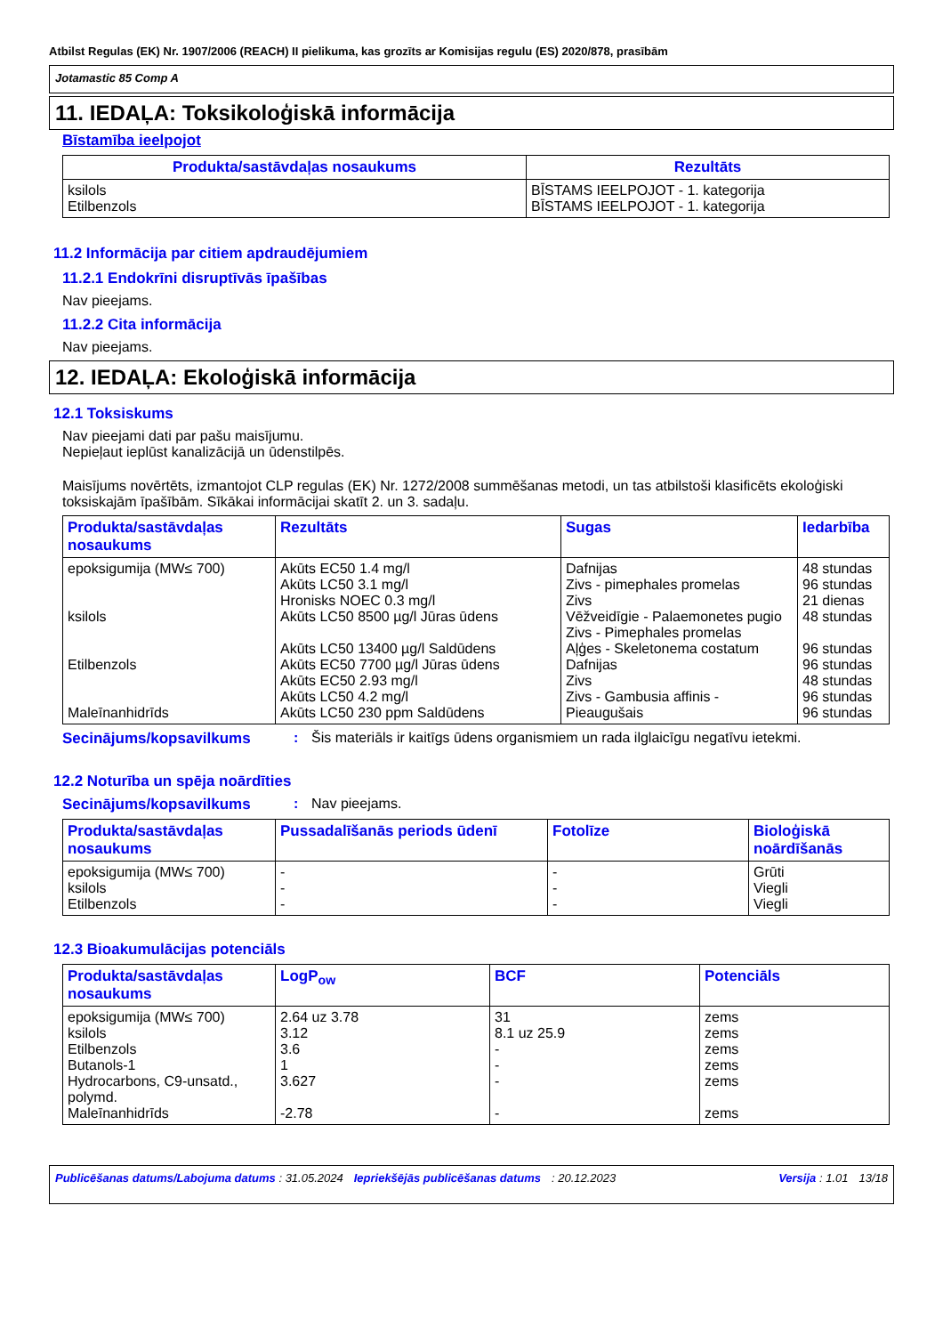Atbilst Regulas (EK) Nr. 1907/2006 (REACH) II pielikuma, kas grozīts ar Komisijas regulu (ES) 2020/878, prasībām
Jotamastic 85 Comp A
11. IEDAĻA: Toksikoloģiskā informācija
Bīstamība ieelpojot
| Produkta/sastāvdaļas nosaukums | Rezultāts |
| --- | --- |
| ksilols Etilbenzols | BĪSTAMS IEELPOJOT - 1. kategorija BĪSTAMS IEELPOJOT - 1. kategorija |
11.2 Informācija par citiem apdraudējumiem
11.2.1 Endokrīni disruptīvās īpašības
Nav pieejams.
11.2.2 Cita informācija
Nav pieejams.
12. IEDAĻA: Ekoloģiskā informācija
12.1 Toksiskums
Nav pieejami dati par pašu maisījumu.
Nepieļaut ieplūst kanalizācijā un ūdenstilpēs.
Maisījums novērtēts, izmantojot CLP regulas (EK) Nr. 1272/2008 summēšanas metodi, un tas atbilstoši klasificēts ekoloģiski toksiskajām īpašībām. Sīkākai informācijai skatīt 2. un 3. sadaļu.
| Produkta/sastāvdaļas nosaukums | Rezultāts | Sugas | Iedarbība |
| --- | --- | --- | --- |
| epoksigumija (MW≤ 700) ksilols Etilbenzols Maleīnanhidrīds | Akūts EC50 1.4 mg/l Akūts LC50 3.1 mg/l Hronisks NOEC 0.3 mg/l Akūts LC50 8500 µg/l Jūras ūdens Akūts LC50 13400 µg/l Saldūdens Akūts EC50 7700 µg/l Jūras ūdens Akūts EC50 2.93 mg/l Akūts LC50 4.2 mg/l Akūts LC50 230 ppm Saldūdens | Dafnijas Zivs - pimephales promelas Zivs Vēžveidīgie - Palaemonetes pugio Zivs - Pimephales promelas Aļģes - Skeletonema costatum Dafnijas Zivs Zivs - Gambusia affinis - Pieaugušais | 48 stundas 96 stundas 21 dienas 48 stundas 96 stundas 96 stundas 48 stundas 96 stundas 96 stundas |
Secinājums/kopsavilkums: Šis materiāls ir kaitīgs ūdens organismiem un rada ilglaicīgu negatīvu ietekmi.
12.2 Noturība un spēja noārdīties
Secinājums/kopsavilkums: Nav pieejams.
| Produkta/sastāvdaļas nosaukums | Pussadalīšanās periods ūdenī | Fotolīze | Bioloģiskā noārdīšanās |
| --- | --- | --- | --- |
| epoksigumija (MW≤ 700) ksilols Etilbenzols | - - - | - - - | Grūti Viegli Viegli |
12.3 Bioakumulācijas potenciāls
| Produkta/sastāvdaļas nosaukums | LogP<sub>ow</sub> | BCF | Potenciāls |
| --- | --- | --- | --- |
| epoksigumija (MW≤ 700) ksilols Etilbenzols Butanols-1 Hydrocarbons, C9-unsatd., polymd. Maleīnanhidrīds | 2.64 uz 3.78 3.12 3.6 1 3.627 -2.78 | 31 8.1 uz 25.9 - - - - | zems zems zems zems zems zems |
Publicēšanas datums/Labojuma datums : 31.05.2024 Iepriekšējās publicēšanas datums: 20.12.2023 Versija : 1.01 13/18